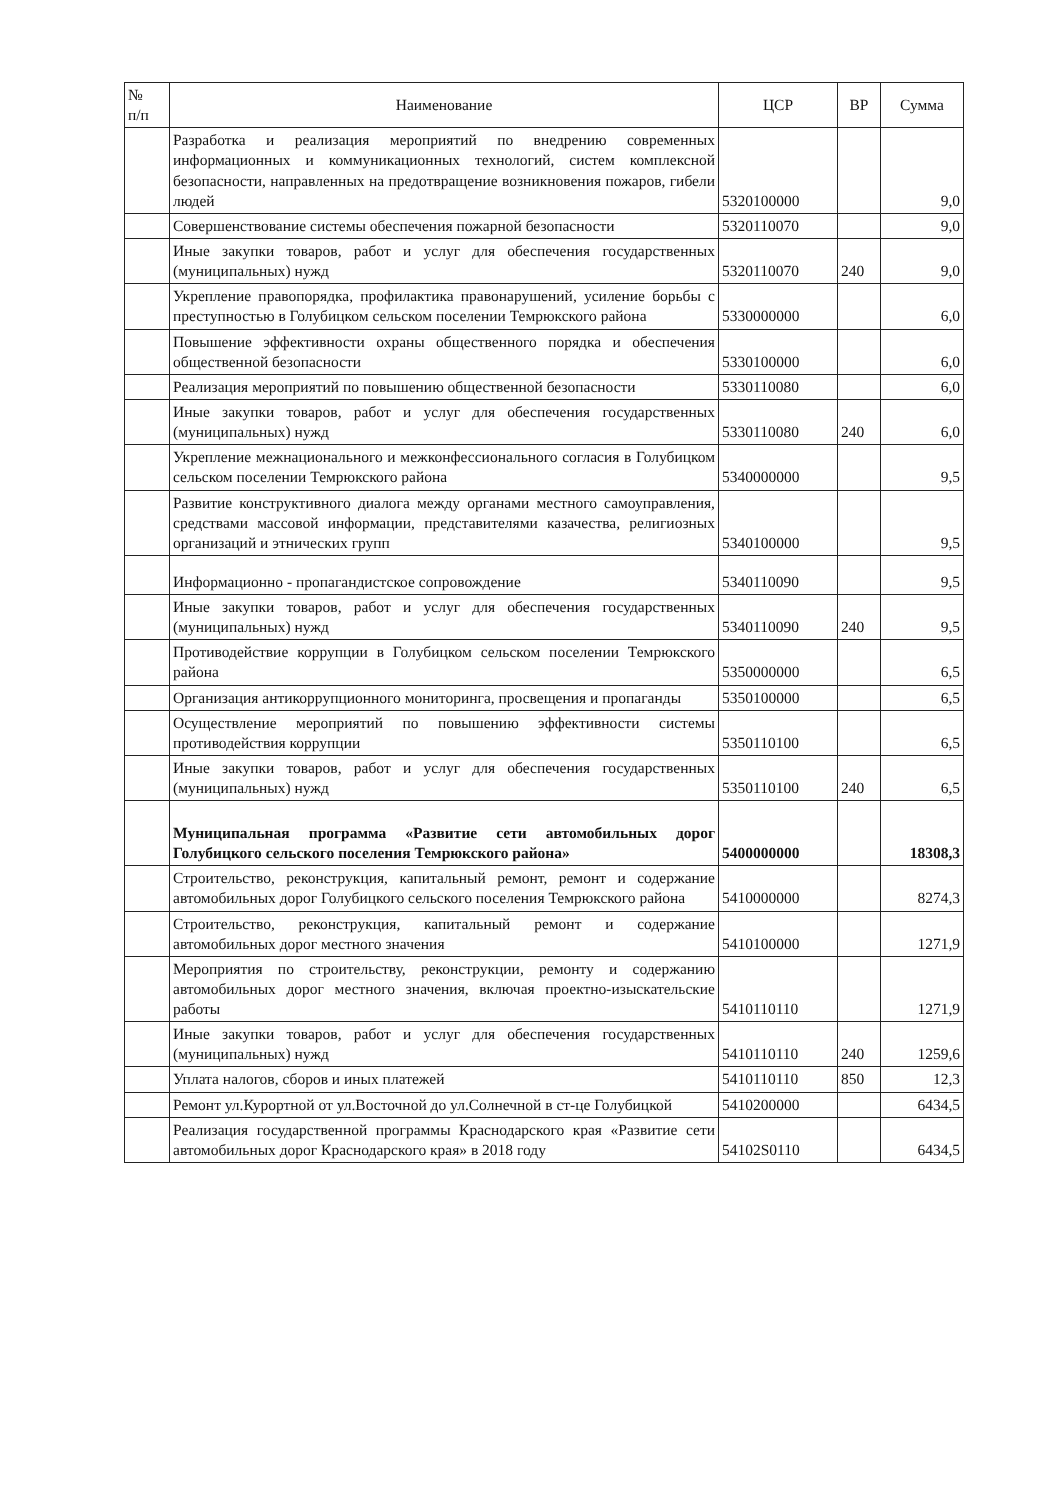| № п/п | Наименование | ЦСР | ВР | Сумма |
| --- | --- | --- | --- | --- |
| | Разработка и реализация мероприятий по внедрению современных информационных и коммуникационных технологий, систем комплексной безопасности, направленных на предотвращение возникновения пожаров, гибели людей | 5320100000 | | 9,0 |
| | Совершенствование системы обеспечения пожарной безопасности | 5320110070 | | 9,0 |
| | Иные закупки товаров, работ и услуг для обеспечения государственных (муниципальных) нужд | 5320110070 | 240 | 9,0 |
| | Укрепление правопорядка, профилактика правонарушений, усиление борьбы с преступностью в Голубицком сельском поселении Темрюкского района | 5330000000 | | 6,0 |
| | Повышение эффективности охраны общественного порядка и обеспечения общественной безопасности | 5330100000 | | 6,0 |
| | Реализация мероприятий по повышению общественной безопасности | 5330110080 | | 6,0 |
| | Иные закупки товаров, работ и услуг для обеспечения государственных (муниципальных) нужд | 5330110080 | 240 | 6,0 |
| | Укрепление межнационального и межконфессионального согласия в Голубицком сельском поселении Темрюкского района | 5340000000 | | 9,5 |
| | Развитие конструктивного диалога между органами местного самоуправления, средствами массовой информации, представителями казачества, религиозных организаций и этнических групп | 5340100000 | | 9,5 |
| | Информационно - пропагандистское сопровождение | 5340110090 | | 9,5 |
| | Иные закупки товаров, работ и услуг для обеспечения государственных (муниципальных) нужд | 5340110090 | 240 | 9,5 |
| | Противодействие коррупции в Голубицком сельском поселении Темрюкского района | 5350000000 | | 6,5 |
| | Организация антикоррупционного мониторинга, просвещения и пропаганды | 5350100000 | | 6,5 |
| | Осуществление мероприятий по повышению эффективности системы противодействия коррупции | 5350110100 | | 6,5 |
| | Иные закупки товаров, работ и услуг для обеспечения государственных (муниципальных) нужд | 5350110100 | 240 | 6,5 |
| | Муниципальная программа «Развитие сети автомобильных дорог Голубицкого сельского поселения Темрюкского района» | 5400000000 | | 18308,3 |
| | Строительство, реконструкция, капитальный ремонт, ремонт и содержание автомобильных дорог Голубицкого сельского поселения Темрюкского района | 5410000000 | | 8274,3 |
| | Строительство, реконструкция, капитальный ремонт и содержание автомобильных дорог местного значения | 5410100000 | | 1271,9 |
| | Мероприятия по строительству, реконструкции, ремонту и содержанию автомобильных дорог местного значения, включая проектно-изыскательские работы | 5410110110 | | 1271,9 |
| | Иные закупки товаров, работ и услуг для обеспечения государственных (муниципальных) нужд | 5410110110 | 240 | 1259,6 |
| | Уплата налогов, сборов и иных платежей | 5410110110 | 850 | 12,3 |
| | Ремонт ул.Курортной от ул.Восточной до ул.Солнечной в ст-це Голубицкой | 5410200000 | | 6434,5 |
| | Реализация государственной программы Краснодарского края «Развитие сети автомобильных дорог Краснодарского края» в 2018 году | 54102S0110 | | 6434,5 |